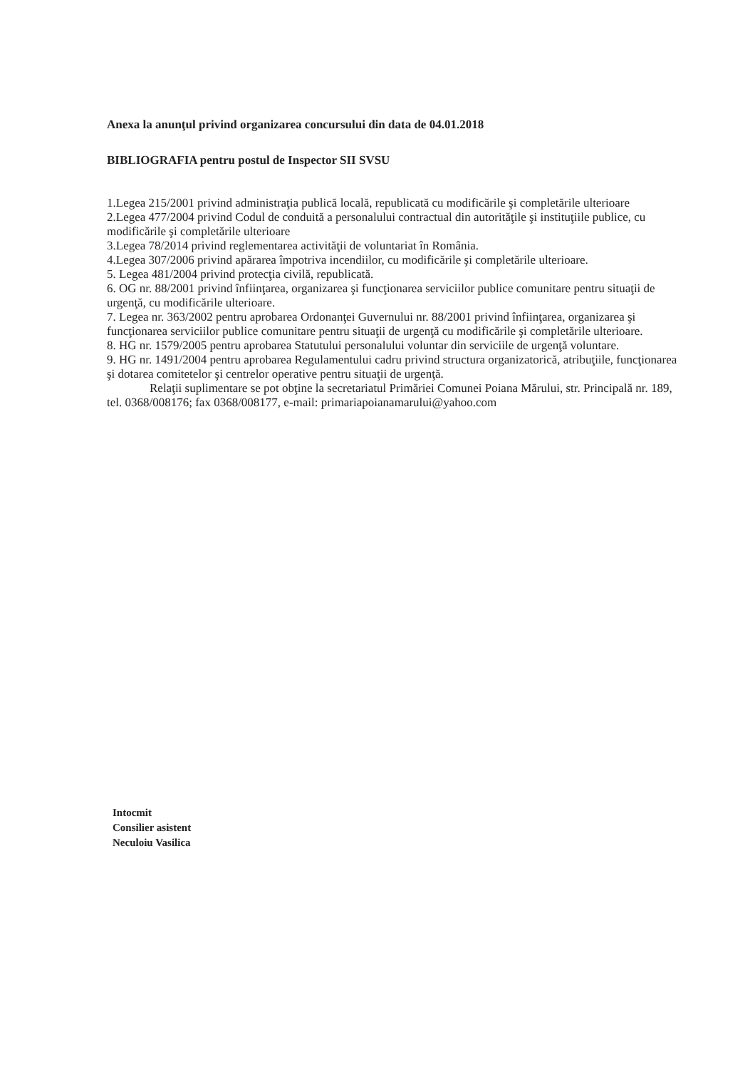Anexa la anunţul privind organizarea concursului din data de 04.01.2018
BIBLIOGRAFIA pentru postul de Inspector SII SVSU
1.Legea 215/2001 privind administraţia publică locală, republicată cu modificările şi completările ulterioare
2.Legea 477/2004 privind Codul de conduită a personalului contractual din autorităţile şi instituţiile publice, cu modificările şi completările ulterioare
3.Legea 78/2014 privind reglementarea activităţii de voluntariat în România.
4.Legea 307/2006 privind apărarea împotriva incendiilor, cu modificările şi completările ulterioare.
5. Legea 481/2004 privind protecţia civilă, republicată.
6. OG nr. 88/2001 privind înfiinţarea, organizarea şi funcţionarea serviciilor publice comunitare pentru situaţii de urgenţă, cu modificările ulterioare.
7. Legea nr. 363/2002 pentru aprobarea Ordonanţei Guvernului nr. 88/2001 privind înfiinţarea, organizarea şi funcţionarea serviciilor publice comunitare pentru situaţii de urgenţă cu modificările şi completările ulterioare.
8. HG nr. 1579/2005 pentru aprobarea Statutului personalului voluntar din serviciile de urgenţă voluntare.
9. HG nr. 1491/2004 pentru aprobarea Regulamentului cadru privind structura organizatorică, atribuţiile, funcţionarea şi dotarea comitetelor şi centrelor operative pentru situaţii de urgenţă.
Relaţii suplimentare se pot obţine la secretariatul Primăriei Comunei Poiana Mărului, str. Principală nr. 189, tel. 0368/008176; fax 0368/008177, e-mail: primariapoianamarului@yahoo.com
Intocmit
Consilier asistent
Neculoiu Vasilica